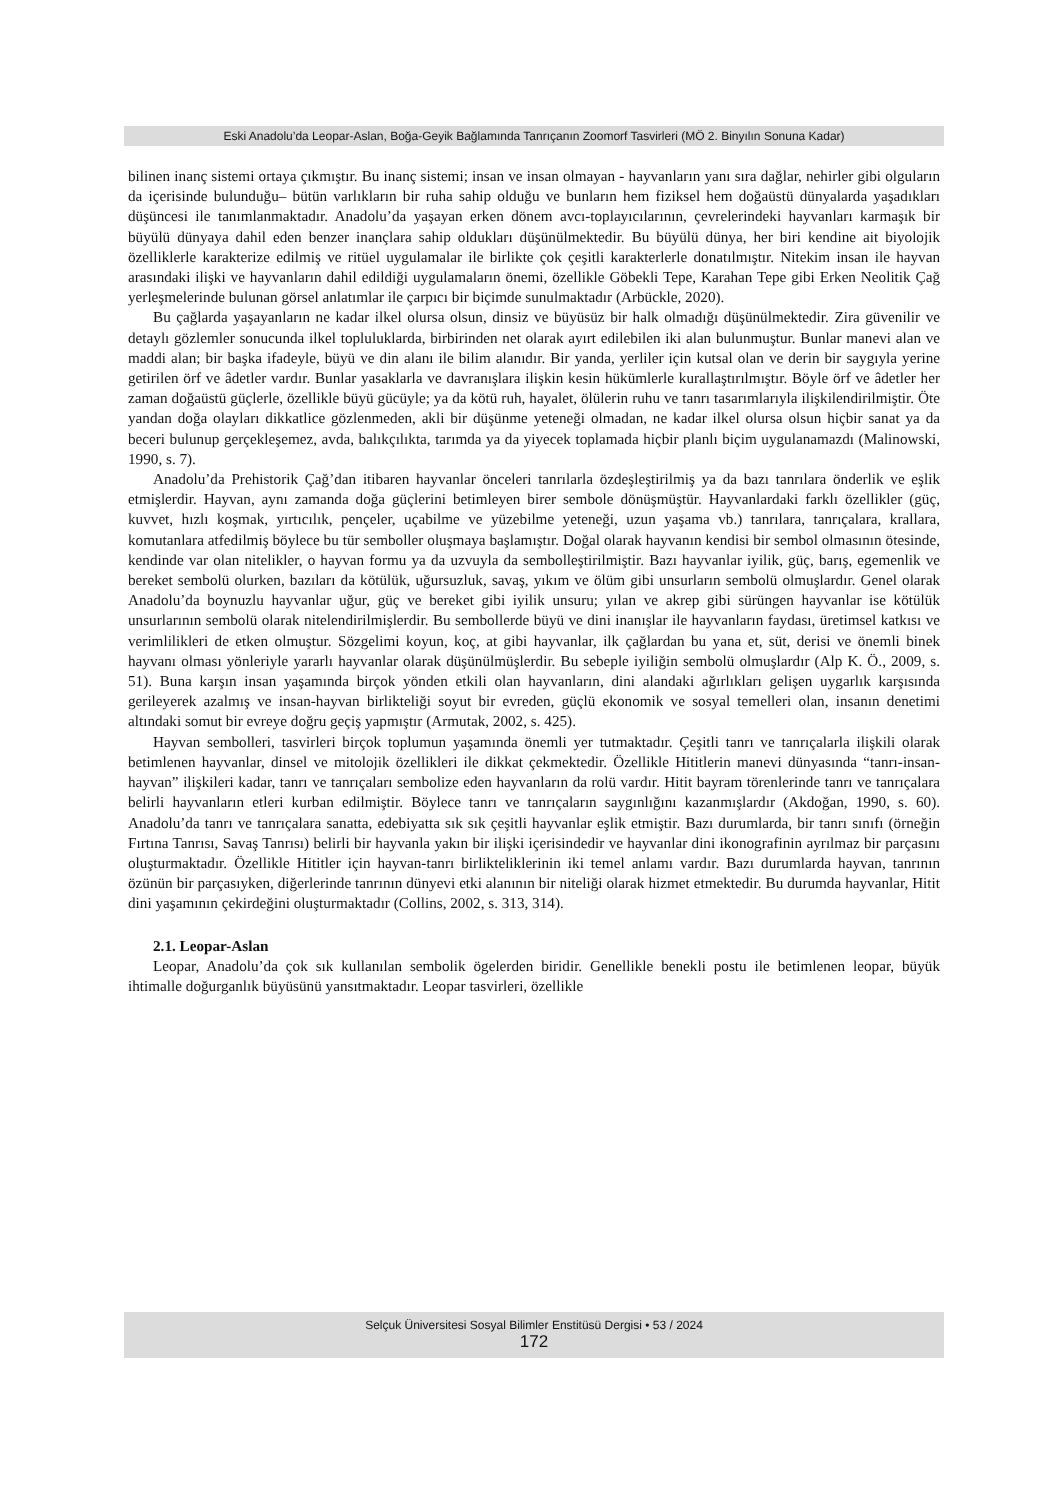Eski Anadolu’da Leopar-Aslan, Boğa-Geyik Bağlamında Tanrıçanın Zoomorf Tasvirleri (MÖ 2. Binyılın Sonuna Kadar)
bilinen inanç sistemi ortaya çıkmıştır. Bu inanç sistemi; insan ve insan olmayan - hayvanların yanı sıra dağlar, nehirler gibi olguların da içerisinde bulunduğu– bütün varlıkların bir ruha sahip olduğu ve bunların hem fiziksel hem doğaüstü dünyalarda yaşadıkları düşüncesi ile tanımlanmaktadır. Anadolu’da yaşayan erken dönem avcı-toplayıcılarının, çevrelerindeki hayvanları karmaşık bir büyülü dünyaya dahil eden benzer inançlara sahip oldukları düşünülmektedir. Bu büyülü dünya, her biri kendine ait biyolojik özelliklerle karakterize edilmiş ve ritüel uygulamalar ile birlikte çok çeşitli karakterlerle donatılmıştır. Nitekim insan ile hayvan arasındaki ilişki ve hayvanların dahil edildiği uygulamaların önemi, özellikle Göbekli Tepe, Karahan Tepe gibi Erken Neolitik Çağ yerleşmelerinde bulunan görsel anlatımlar ile çarpıcı bir biçimde sunulmaktadır (Arbückle, 2020).
Bu çağlarda yaşayanların ne kadar ilkel olursa olsun, dinsiz ve büyüsüz bir halk olmadığı düşünülmektedir. Zira güvenilir ve detaylı gözlemler sonucunda ilkel topluluklarda, birbirinden net olarak ayırt edilebilen iki alan bulunmuştur. Bunlar manevi alan ve maddi alan; bir başka ifadeyle, büyü ve din alanı ile bilim alanıdır. Bir yanda, yerliler için kutsal olan ve derin bir saygıyla yerine getirilen örf ve âdetler vardır. Bunlar yasaklarla ve davranışlara ilişkin kesin hükümlerle kurallaştırılmıştır. Böyle örf ve âdetler her zaman doğaüstü güçlerle, özellikle büyü gücüyle; ya da kötü ruh, hayalet, ölülerin ruhu ve tanrı tasarımlarıyla ilişkilendirilmiştir. Öte yandan doğa olayları dikkatlice gözlenmeden, akli bir düşünme yeteneği olmadan, ne kadar ilkel olursa olsun hiçbir sanat ya da beceri bulunup gerçekleşemez, avda, balıkçılıkta, tarımda ya da yiyecek toplamada hiçbir planlı biçim uygulanamazdı (Malinowski, 1990, s. 7).
Anadolu’da Prehistorik Çağ’dan itibaren hayvanlar önceleri tanrılarla özdeşleştirilmiş ya da bazı tanrılara önderlik ve eşlik etmişlerdir. Hayvan, aynı zamanda doğa güçlerini betimleyen birer sembole dönüşmüştür. Hayvanlardaki farklı özellikler (güç, kuvvet, hızlı koşmak, yırtıcılık, pençeler, uçabilme ve yüzebilme yeteneği, uzun yaşama vb.) tanrılara, tanrıçalara, krallara, komutanlara atfedilmiş böylece bu tür semboller oluşmaya başlamıştır. Doğal olarak hayvanın kendisi bir sembol olmasının ötesinde, kendinde var olan nitelikler, o hayvan formu ya da uzvuyla da sembolleştirilmiştir. Bazı hayvanlar iyilik, güç, barış, egemenlik ve bereket sembolü olurken, bazıları da kötülük, uğursuzluk, savaş, yıkım ve ölüm gibi unsurların sembolü olmuşlardır. Genel olarak Anadolu’da boynuzlu hayvanlar uğur, güç ve bereket gibi iyilik unsuru; yılan ve akrep gibi sürüngen hayvanlar ise kötülük unsurlarının sembolü olarak nitelendirilmişlerdir. Bu sembollerde büyü ve dini inanışlar ile hayvanların faydası, üretimsel katkısı ve verimlilikleri de etken olmuştur. Sözgelimi koyun, koç, at gibi hayvanlar, ilk çağlardan bu yana et, süt, derisi ve önemli binek hayvanı olması yönleriyle yararlı hayvanlar olarak düşünülmüşlerdir. Bu sebeple iyiliğin sembolü olmuşlardır (Alp K. Ö., 2009, s. 51). Buna karşın insan yaşamında birçok yönden etkili olan hayvanların, dini alandaki ağırlıkları gelişen uygarlık karşısında gerileyerek azalmış ve insan-hayvan birlikteliği soyut bir evreden, güçlü ekonomik ve sosyal temelleri olan, insanın denetimi altındaki somut bir evreye doğru geçiş yapmıştır (Armutak, 2002, s. 425).
Hayvan sembolleri, tasvirleri birçok toplumun yaşamında önemli yer tutmaktadır. Çeşitli tanrı ve tanrıçalarla ilişkili olarak betimlenen hayvanlar, dinsel ve mitolojik özellikleri ile dikkat çekmektedir. Özellikle Hititlerin manevi dünyasında “tanrı-insan-hayvan” ilişkileri kadar, tanrı ve tanrıçaları sembolize eden hayvanların da rolü vardır. Hitit bayram törenlerinde tanrı ve tanrıçalara belirli hayvanların etleri kurban edilmiştir. Böylece tanrı ve tanrıçaların saygınlığını kazanmışlardır (Akdoğan, 1990, s. 60). Anadolu’da tanrı ve tanrıçalara sanatta, edebiyatta sık sık çeşitli hayvanlar eşlik etmiştir. Bazı durumlarda, bir tanrı sınıfı (örneğin Fırtına Tanrısı, Savaş Tanrısı) belirli bir hayvanla yakın bir ilişki içerisindedir ve hayvanlar dini ikonografinin ayrılmaz bir parçasını oluşturmaktadır. Özellikle Hititler için hayvan-tanrı birlikteliklerinin iki temel anlamı vardır. Bazı durumlarda hayvan, tanrının özünün bir parçasıyken, diğerlerinde tanrının dünyevi etki alanının bir niteliği olarak hizmet etmektedir. Bu durumda hayvanlar, Hitit dini yaşamının çekirdeğini oluşturmaktadır (Collins, 2002, s. 313, 314).
2.1. Leopar-Aslan
Leopar, Anadolu’da çok sık kullanılan sembolik ögelerden biridir. Genellikle benekli postu ile betimlenen leopar, büyük ihtimalle doğurganlık büyüsünü yansıtmaktadır. Leopar tasvirleri, özellikle
Selçuk Üniversitesi Sosyal Bilimler Enstitüsü Dergisi • 53 / 2024
172